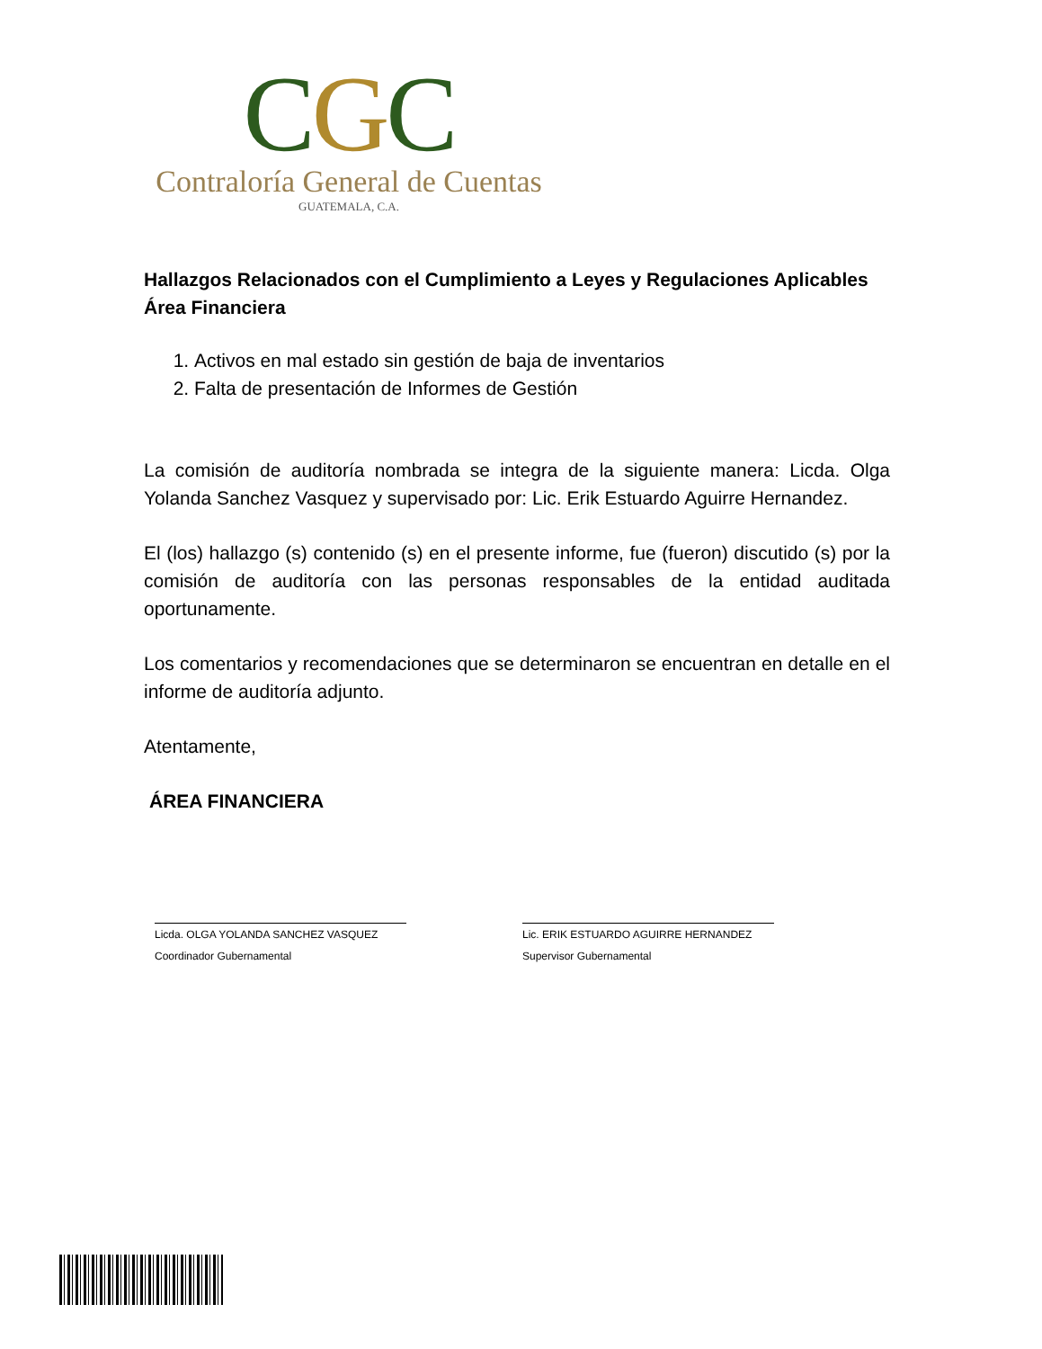CGC
Contraloría General de Cuentas
GUATEMALA, C.A.
Hallazgos Relacionados con el Cumplimiento a Leyes y Regulaciones Aplicables
Área Financiera
1. Activos en mal estado sin gestión de baja de inventarios
2. Falta de presentación de Informes de Gestión
La comisión de auditoría nombrada se integra de la siguiente manera: Licda. Olga Yolanda Sanchez Vasquez y supervisado por: Lic. Erik Estuardo Aguirre Hernandez.
El (los) hallazgo (s) contenido (s) en el presente informe, fue (fueron) discutido (s) por la comisión de auditoría con las personas responsables de la entidad auditada oportunamente.
Los comentarios y recomendaciones que se determinaron se encuentran en detalle en el informe de auditoría adjunto.
Atentamente,
ÁREA FINANCIERA
Licda. OLGA YOLANDA SANCHEZ VASQUEZ
Coordinador Gubernamental
Lic. ERIK ESTUARDO AGUIRRE HERNANDEZ
Supervisor Gubernamental